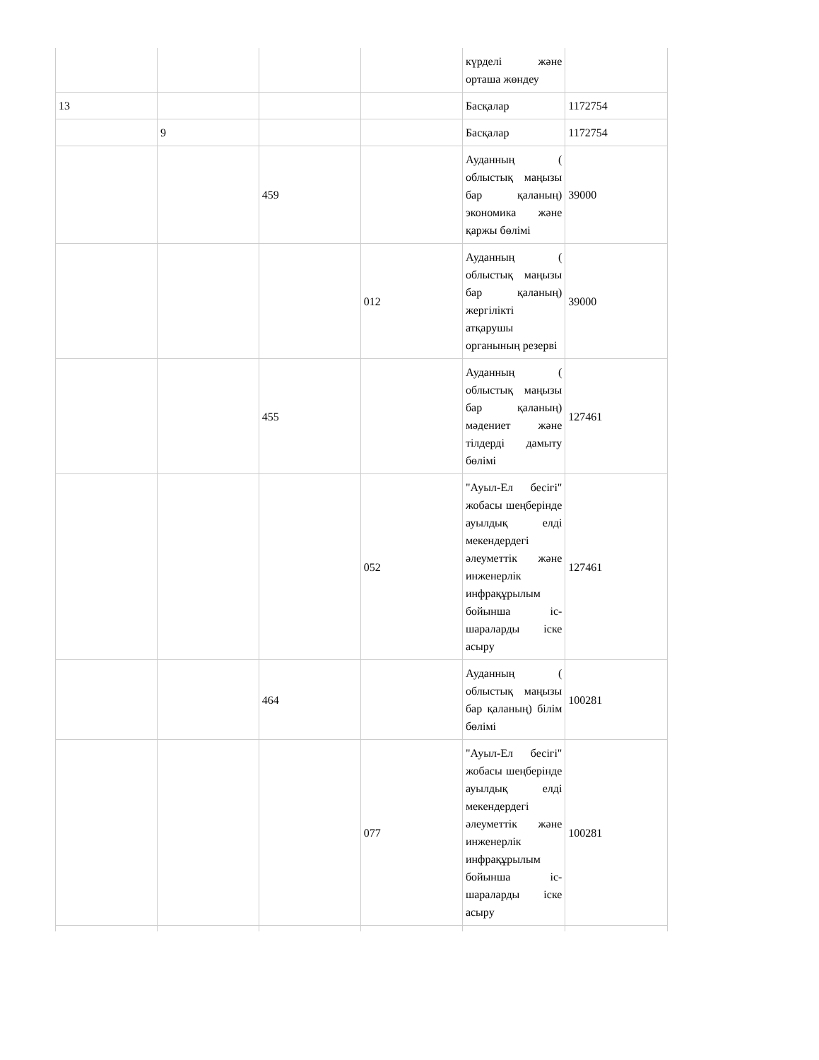| | | | | күрделі және орташа жөндеу | |
| 13 | | | | Басқалар | 1172754 |
| | 9 | | | Басқалар | 1172754 |
| | | 459 | | Ауданның ( облыстық маңызы бар қаланың) экономика және қаржы бөлімі | 39000 |
| | | | 012 | Ауданның ( облыстық маңызы бар қаланың) жергілікті атқарушы органының резерві | 39000 |
| | | 455 | | Ауданның ( облыстық маңызы бар қаланың) мәдениет және тілдерді дамыту бөлімі | 127461 |
| | | | 052 | "Ауыл-Ел бесігі" жобасы шеңберінде ауылдық елді мекендердегі әлеуметтік және инженерлік инфрақұрылым бойынша іс-шараларды іске асыру | 127461 |
| | | 464 | | Ауданның ( облыстық маңызы бар қаланың) білім бөлімі | 100281 |
| | | | 077 | "Ауыл-Ел бесігі" жобасы шеңберінде ауылдық елді мекендердегі әлеуметтік және инженерлік инфрақұрылым бойынша іс-шараларды іске асыру | 100281 |